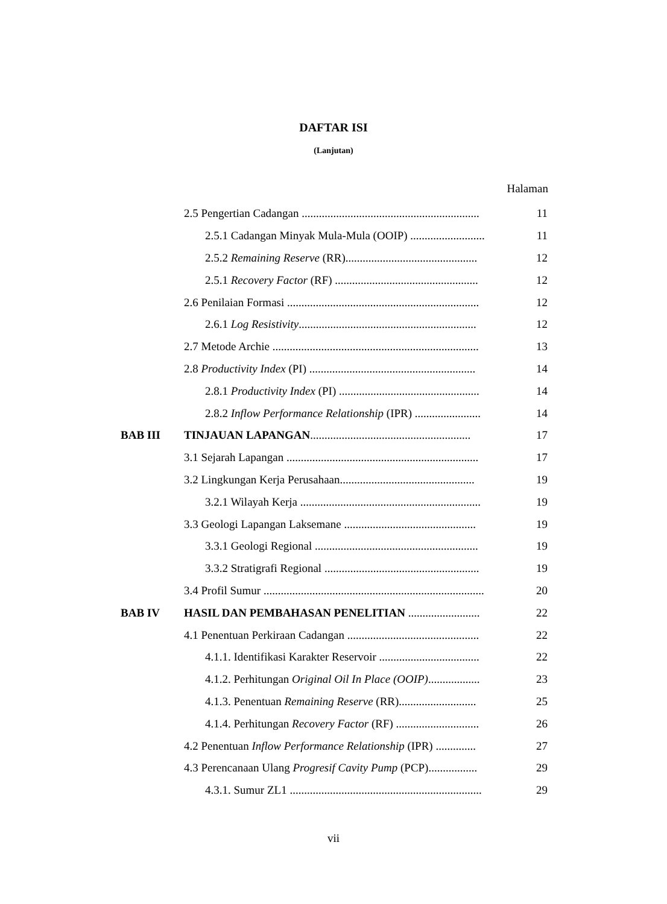DAFTAR ISI
(Lanjutan)
Halaman
| | 2.5 Pengertian Cadangan .............................................................. | 11 |
| | 2.5.1 Cadangan Minyak Mula-Mula (OOIP) .......................... | 11 |
| | 2.5.2 Remaining Reserve (RR).............................................. | 12 |
| | 2.5.1 Recovery Factor (RF) .................................................. | 12 |
| | 2.6 Penilaian Formasi ................................................................... | 12 |
| | 2.6.1 Log Resistivity .............................................................. | 12 |
| | 2.7 Metode Archie ........................................................................ | 13 |
| | 2.8 Productivity Index (PI) .......................................................... | 14 |
| | 2.8.1 Productivity Index (PI) ................................................. | 14 |
| | 2.8.2 Inflow Performance Relationship (IPR) ....................... | 14 |
| BAB III | TINJAUAN LAPANGAN ........................................................ | 17 |
| | 3.1 Sejarah Lapangan ................................................................... | 17 |
| | 3.2 Lingkungan Kerja Perusahaan............................................... | 19 |
| | 3.2.1 Wilayah Kerja ............................................................... | 19 |
| | 3.3 Geologi Lapangan Laksemane .............................................. | 19 |
| | 3.3.1 Geologi Regional ......................................................... | 19 |
| | 3.3.2 Stratigrafi Regional ...................................................... | 19 |
| | 3.4 Profil Sumur ............................................................................. | 20 |
| BAB IV | HASIL DAN PEMBAHASAN PENELITIAN ......................... | 22 |
| | 4.1 Penentuan Perkiraan Cadangan .............................................. | 22 |
| | 4.1.1. Identifikasi Karakter Reservoir ................................... | 22 |
| | 4.1.2. Perhitungan Original Oil In Place (OOIP) .................. | 23 |
| | 4.1.3. Penentuan Remaining Reserve (RR)........................... | 25 |
| | 4.1.4. Perhitungan Recovery Factor (RF) ............................. | 26 |
| | 4.2 Penentuan Inflow Performance Relationship (IPR) .............. | 27 |
| | 4.3 Perencanaan Ulang Progresif Cavity Pump (PCP)................. | 29 |
| | 4.3.1. Sumur ZL1 ................................................................... | 29 |
vii